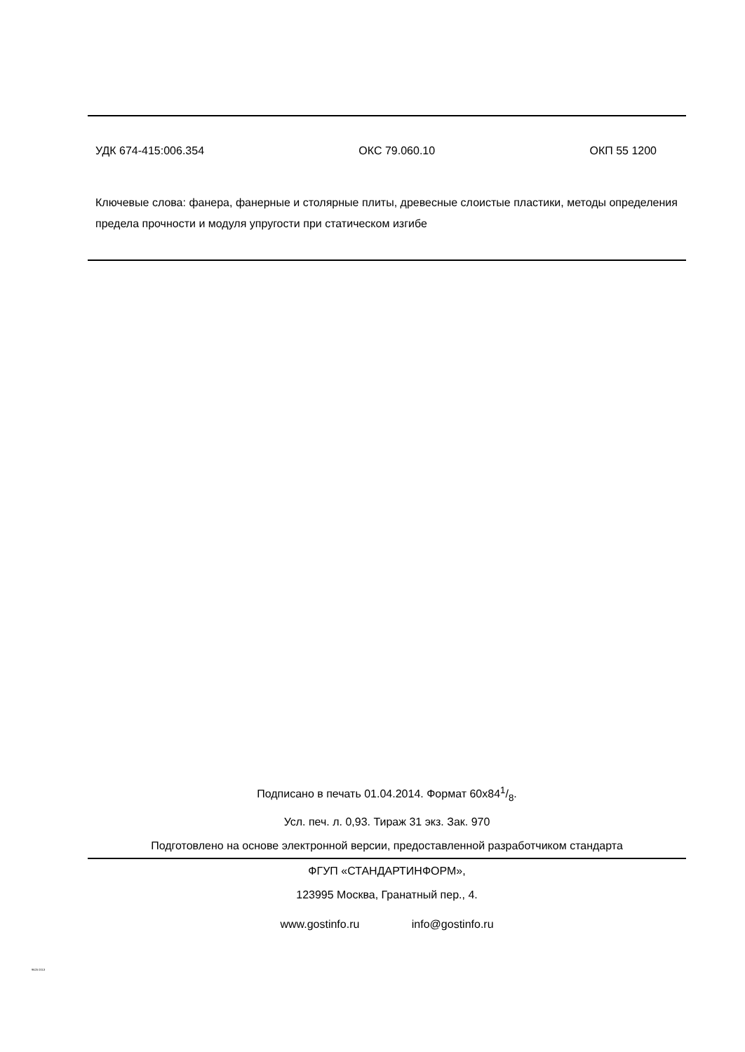УДК 674-415:006.354 ОКС 79.060.10 ОКП 55 1200
Ключевые слова: фанера, фанерные и столярные плиты, древесные слоистые пластики, методы определения предела прочности и модуля упругости при статическом изгибе
Подписано в печать 01.04.2014. Формат 60x841/8.
Усл. печ. л. 0,93. Тираж 31 экз. Зак. 970
Подготовлено на основе электронной версии, предоставленной разработчиком стандарта
ФГУП «СТАНДАРТИНФОРМ»,
123995 Москва, Гранатный пер., 4.
www.gostinfo.ru info@gostinfo.ru
9625-2013